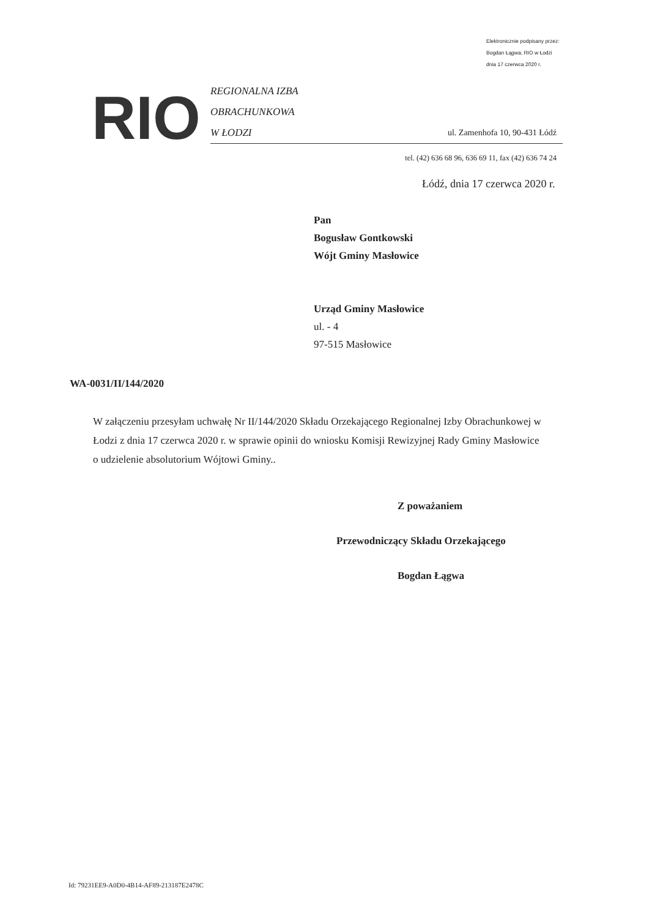Elektronicznie podpisany przez:
Bogdan Łągwa; RIO w Łodzi
dnia 17 czerwca 2020 r.
RIO
REGIONALNA IZBA
OBRACHUNKOWA
W ŁODZI
ul. Zamenhofa 10, 90-431 Łódź
tel. (42) 636 68 96, 636 69 11, fax (42) 636 74 24
Łódź, dnia 17 czerwca 2020 r.
Pan
Bogusław Gontkowski
Wójt Gminy Masłowice
Urząd Gminy Masłowice
ul. - 4
97-515 Masłowice
WA-0031/II/144/2020
W załączeniu przesyłam uchwałę Nr II/144/2020 Składu Orzekającego Regionalnej Izby Obrachunkowej w Łodzi z dnia 17 czerwca 2020 r. w sprawie opinii do wniosku Komisji Rewizyjnej Rady Gminy Masłowice o udzielenie absolutorium Wójtowi Gminy..
Z poważaniem
Przewodniczący Składu Orzekającego
Bogdan Łągwa
Id: 79231EE9-A0D0-4B14-AF89-213187E2478C